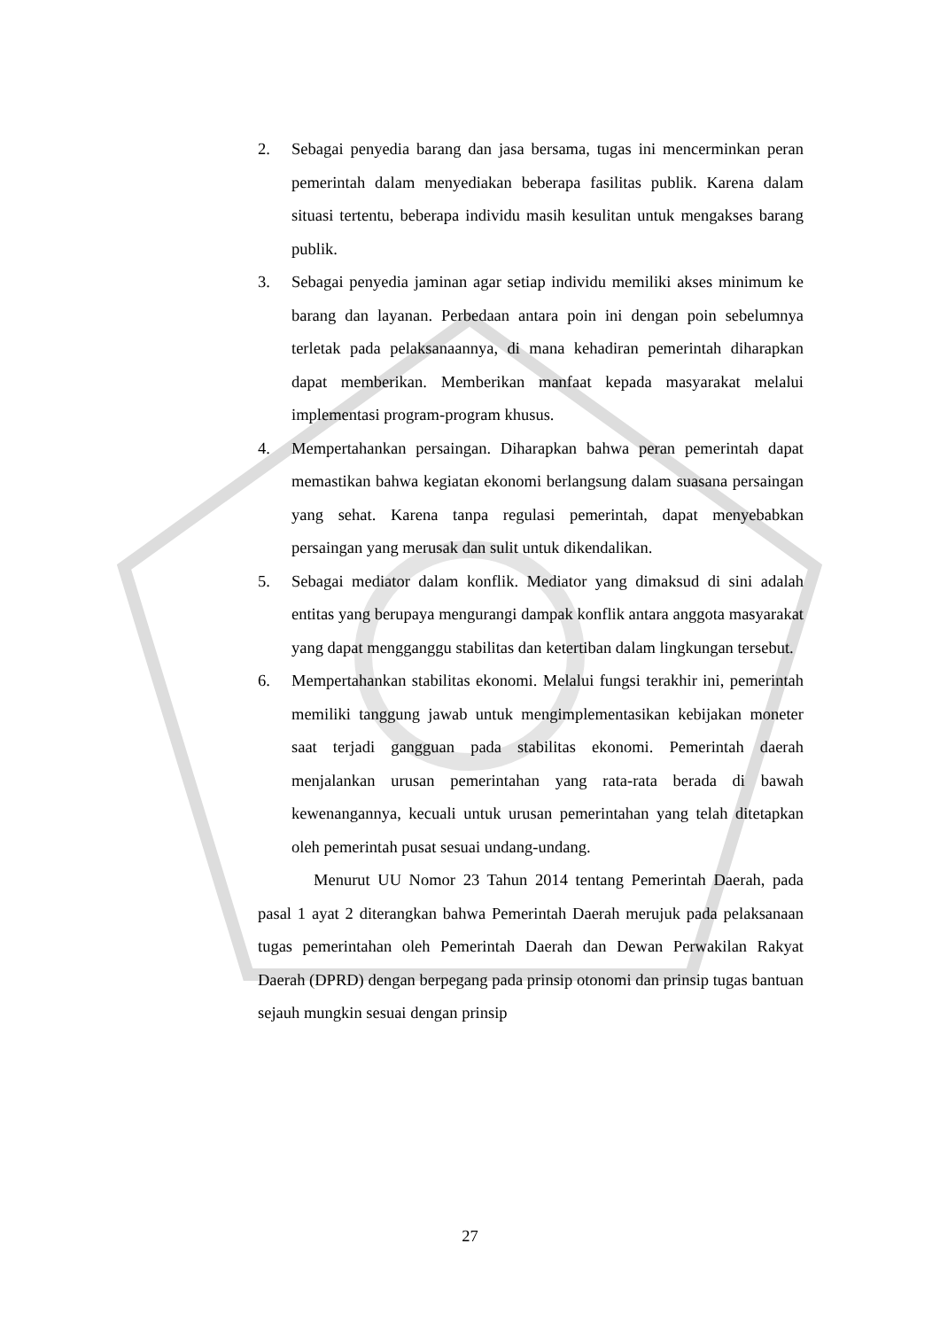2. Sebagai penyedia barang dan jasa bersama, tugas ini mencerminkan peran pemerintah dalam menyediakan beberapa fasilitas publik. Karena dalam situasi tertentu, beberapa individu masih kesulitan untuk mengakses barang publik.
3. Sebagai penyedia jaminan agar setiap individu memiliki akses minimum ke barang dan layanan. Perbedaan antara poin ini dengan poin sebelumnya terletak pada pelaksanaannya, di mana kehadiran pemerintah diharapkan dapat memberikan. Memberikan manfaat kepada masyarakat melalui implementasi program-program khusus.
4. Mempertahankan persaingan. Diharapkan bahwa peran pemerintah dapat memastikan bahwa kegiatan ekonomi berlangsung dalam suasana persaingan yang sehat. Karena tanpa regulasi pemerintah, dapat menyebabkan persaingan yang merusak dan sulit untuk dikendalikan.
5. Sebagai mediator dalam konflik. Mediator yang dimaksud di sini adalah entitas yang berupaya mengurangi dampak konflik antara anggota masyarakat yang dapat mengganggu stabilitas dan ketertiban dalam lingkungan tersebut.
6. Mempertahankan stabilitas ekonomi. Melalui fungsi terakhir ini, pemerintah memiliki tanggung jawab untuk mengimplementasikan kebijakan moneter saat terjadi gangguan pada stabilitas ekonomi. Pemerintah daerah menjalankan urusan pemerintahan yang rata-rata berada di bawah kewenangannya, kecuali untuk urusan pemerintahan yang telah ditetapkan oleh pemerintah pusat sesuai undang-undang.
Menurut UU Nomor 23 Tahun 2014 tentang Pemerintah Daerah, pada pasal 1 ayat 2 diterangkan bahwa Pemerintah Daerah merujuk pada pelaksanaan tugas pemerintahan oleh Pemerintah Daerah dan Dewan Perwakilan Rakyat Daerah (DPRD) dengan berpegang pada prinsip otonomi dan prinsip tugas bantuan sejauh mungkin sesuai dengan prinsip
27